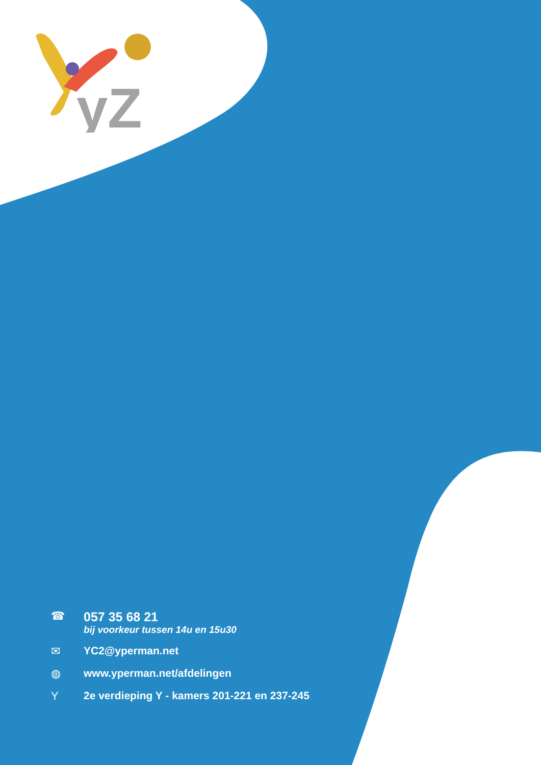yZ
☎ 057 35 68 21
bij voorkeur tussen 14u en 15u30
✉ YC2@yperman.net
◍ www.yperman.net/afdelingen
Y 2e verdieping Y - kamers 201-221 en 237-245